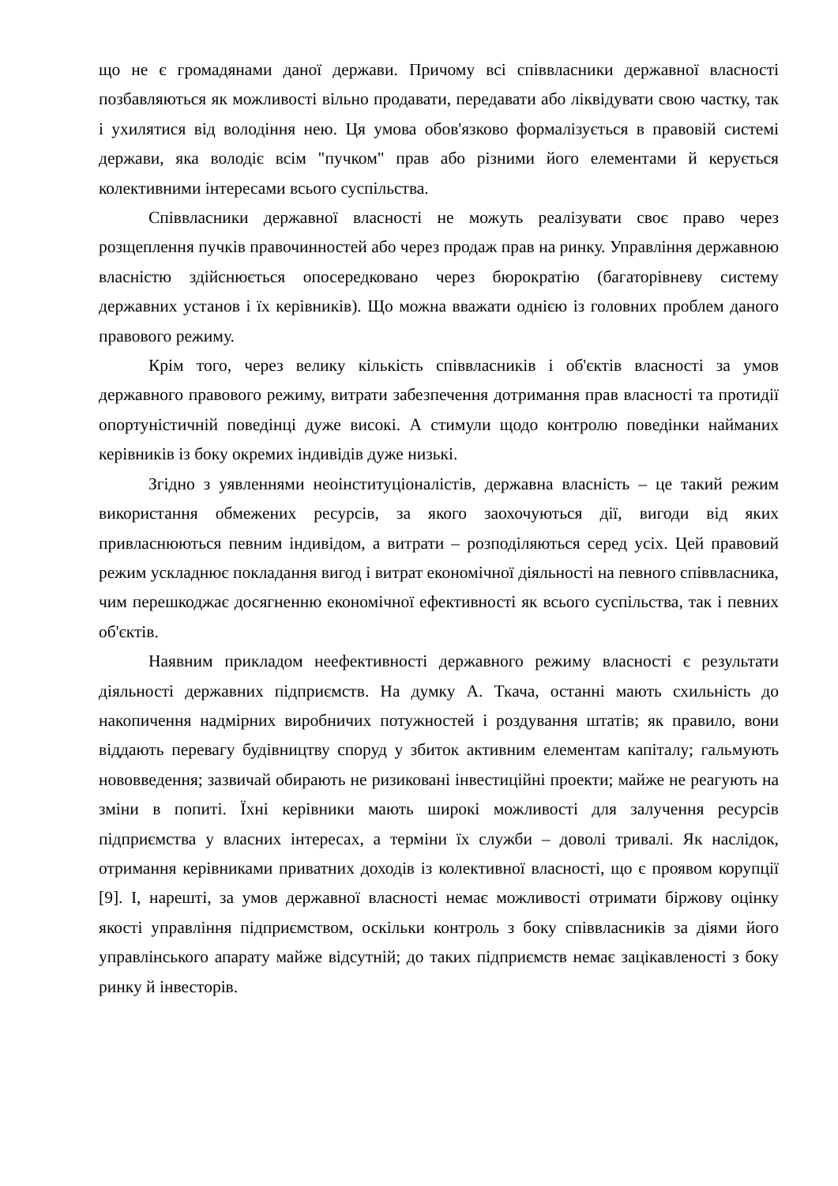що не є громадянами даної держави. Причому всі співвласники державної власності позбавляються як можливості вільно продавати, передавати або ліквідувати свою частку, так і ухилятися від володіння нею. Ця умова обов'язково формалізується в правовій системі держави, яка володіє всім "пучком" прав або різними його елементами й керується колективними інтересами всього суспільства.
Співвласники державної власності не можуть реалізувати своє право через розщеплення пучків правочинностей або через продаж прав на ринку. Управління державною власністю здійснюється опосередковано через бюрократію (багаторівневу систему державних установ і їх керівників). Що можна вважати однією із головних проблем даного правового режиму.
Крім того, через велику кількість співвласників і об'єктів власності за умов державного правового режиму, витрати забезпечення дотримання прав власності та протидії опортуністичній поведінці дуже високі. А стимули щодо контролю поведінки найманих керівників із боку окремих індивідів дуже низькі.
Згідно з уявленнями неоінституціоналістів, державна власність – це такий режим використання обмежених ресурсів, за якого заохочуються дії, вигоди від яких привласнюються певним індивідом, а витрати – розподіляються серед усіх. Цей правовий режим ускладнює покладання вигод і витрат економічної діяльності на певного співвласника, чим перешкоджає досягненню економічної ефективності як всього суспільства, так і певних об'єктів.
Наявним прикладом неефективності державного режиму власності є результати діяльності державних підприємств. На думку А. Ткача, останні мають схильність до накопичення надмірних виробничих потужностей і роздування штатів; як правило, вони віддають перевагу будівництву споруд у збиток активним елементам капіталу; гальмують нововведення; зазвичай обирають не ризиковані інвестиційні проекти; майже не реагують на зміни в попиті. Їхні керівники мають широкі можливості для залучення ресурсів підприємства у власних інтересах, а терміни їх служби – доволі тривалі. Як наслідок, отримання керівниками приватних доходів із колективної власності, що є проявом корупції [9]. І, нарешті, за умов державної власності немає можливості отримати біржову оцінку якості управління підприємством, оскільки контроль з боку співвласників за діями його управлінського апарату майже відсутній; до таких підприємств немає зацікавленості з боку ринку й інвесторів.